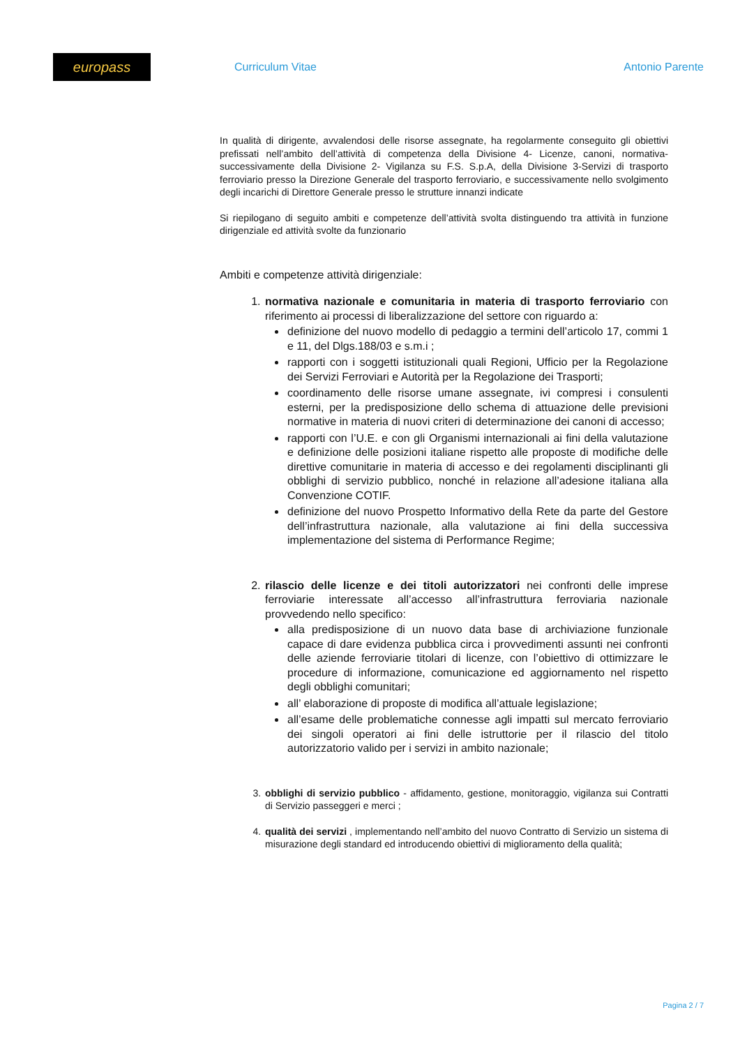europass
Curriculum Vitae Antonio Parente
In qualità di dirigente, avvalendosi delle risorse assegnate, ha regolarmente conseguito gli obiettivi prefissati nell’ambito dell’attività di competenza della Divisione 4- Licenze, canoni, normativa- successivamente della Divisione 2- Vigilanza su F.S. S.p.A, della Divisione 3-Servizi di trasporto ferroviario presso la Direzione Generale del trasporto ferroviario, e successivamente nello svolgimento degli incarichi di Direttore Generale presso le strutture innanzi indicate
Si riepilogano di seguito ambiti e competenze dell’attività svolta distinguendo tra attività in funzione dirigenziale ed attività svolte da funzionario
Ambiti e competenze attività dirigenziale:
1. normativa nazionale e comunitaria in materia di trasporto ferroviario con riferimento ai processi di liberalizzazione del settore con riguardo a:
definizione del nuovo modello di pedaggio a termini dell’articolo 17, commi 1 e 11, del Dlgs.188/03 e s.m.i ;
rapporti con i soggetti istituzionali quali Regioni, Ufficio per la Regolazione dei Servizi Ferroviari e Autorità per la Regolazione dei Trasporti;
coordinamento delle risorse umane assegnate, ivi compresi i consulenti esterni, per la predisposizione dello schema di attuazione delle previsioni normative in materia di nuovi criteri di determinazione dei canoni di accesso;
rapporti con l’U.E. e con gli Organismi internazionali ai fini della valutazione e definizione delle posizioni italiane rispetto alle proposte di modifiche delle direttive comunitarie in materia di accesso e dei regolamenti disciplinanti gli obblighi di servizio pubblico, nonché in relazione all’adesione italiana alla Convenzione COTIF.
definizione del nuovo Prospetto Informativo della Rete da parte del Gestore dell’infrastruttura nazionale, alla valutazione ai fini della successiva implementazione del sistema di Performance Regime;
2. rilascio delle licenze e dei titoli autorizzatori nei confronti delle imprese ferroviarie interessate all’accesso all’infrastruttura ferroviaria nazionale provvedendo nello specifico:
alla predisposizione di un nuovo data base di archiviazione funzionale capace di dare evidenza pubblica circa i provvedimenti assunti nei confronti delle aziende ferroviarie titolari di licenze, con l’obiettivo di ottimizzare le procedure di informazione, comunicazione ed aggiornamento nel rispetto degli obblighi comunitari;
all’ elaborazione di proposte di modifica all’attuale legislazione;
all’esame delle problematiche connesse agli impatti sul mercato ferroviario dei singoli operatori ai fini delle istruttorie per il rilascio del titolo autorizzatorio valido per i servizi in ambito nazionale;
3. obblighi di servizio pubblico - affidamento, gestione, monitoraggio, vigilanza sui Contratti di Servizio passeggeri e merci ;
4. qualità dei servizi , implementando nell’ambito del nuovo Contratto di Servizio un sistema di misurazione degli standard ed introducendo obiettivi di miglioramento della qualità;
Pagina 2 / 7